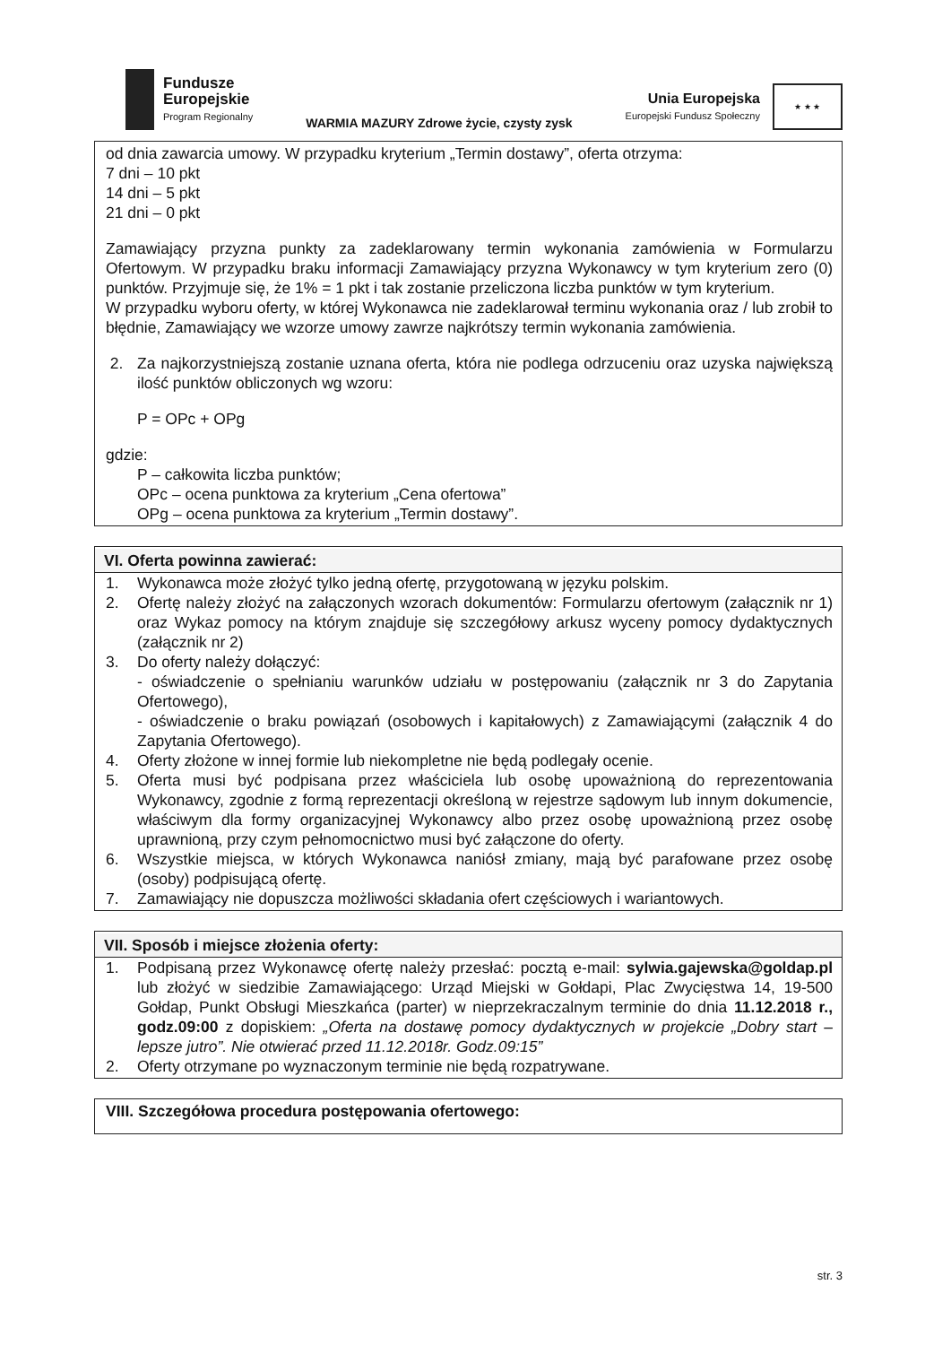Fundusze
Europejskie
Program Regionalny
WARMIA MAZURY Zdrowe życie, czysty zysk
Unia Europejska
Europejski Fundusz Społeczny
★ ★ ★
od dnia zawarcia umowy. W przypadku kryterium „Termin dostawy”, oferta otrzyma:
7 dni – 10 pkt
14 dni – 5 pkt
21 dni – 0 pkt
Zamawiający przyzna punkty za zadeklarowany termin wykonania zamówienia w Formularzu Ofertowym. W przypadku braku informacji Zamawiający przyzna Wykonawcy w tym kryterium zero (0) punktów. Przyjmuje się, że 1% = 1 pkt i tak zostanie przeliczona liczba punktów w tym kryterium.
W przypadku wyboru oferty, w której Wykonawca nie zadeklarował terminu wykonania oraz / lub zrobił to błędnie, Zamawiający we wzorze umowy zawrze najkrótszy termin wykonania zamówienia.
2. Za najkorzystniejszą zostanie uznana oferta, która nie podlega odrzuceniu oraz uzyska największą ilość punktów obliczonych wg wzoru:
P = OPc + OPg
gdzie:
P – całkowita liczba punktów;
OPc – ocena punktowa za kryterium „Cena ofertowa”
OPg – ocena punktowa za kryterium „Termin dostawy”.
VI. Oferta powinna zawierać:
1. Wykonawca może złożyć tylko jedną ofertę, przygotowaną w języku polskim.
2. Ofertę należy złożyć na załączonych wzorach dokumentów: Formularzu ofertowym (załącznik nr 1) oraz Wykaz pomocy na którym znajduje się szczegółowy arkusz wyceny pomocy dydaktycznych (załącznik nr 2)
3. Do oferty należy dołączyć:
- oświadczenie o spełnianiu warunków udziału w postępowaniu (załącznik nr 3 do Zapytania Ofertowego),
- oświadczenie o braku powiązań (osobowych i kapitałowych) z Zamawiającymi (załącznik 4 do Zapytania Ofertowego).
4. Oferty złożone w innej formie lub niekompletne nie będą podlegały ocenie.
5. Oferta musi być podpisana przez właściciela lub osobę upoważnioną do reprezentowania Wykonawcy, zgodnie z formą reprezentacji określoną w rejestrze sądowym lub innym dokumencie, właściwym dla formy organizacyjnej Wykonawcy albo przez osobę upoważnioną przez osobę uprawnioną, przy czym pełnomocnictwo musi być załączone do oferty.
6. Wszystkie miejsca, w których Wykonawca naniósł zmiany, mają być parafowane przez osobę (osoby) podpisującą ofertę.
7. Zamawiający nie dopuszcza możliwości składania ofert częściowych i wariantowych.
VII. Sposób i miejsce złożenia oferty:
1. Podpisaną przez Wykonawcę ofertę należy przesłać: pocztą e-mail: sylwia.gajewska@goldap.pl lub złożyć w siedzibie Zamawiającego: Urząd Miejski w Gołdapi, Plac Zwycięstwa 14, 19-500 Gołdap, Punkt Obsługi Mieszkańca (parter) w nieprzekraczalnym terminie do dnia 11.12.2018 r., godz.09:00 z dopiskiem: „Oferta na dostawę pomocy dydaktycznych w projekcie „Dobry start – lepsze jutro”. Nie otwierać przed 11.12.2018r. Godz.09:15”
2. Oferty otrzymane po wyznaczonym terminie nie będą rozpatrywane.
VIII. Szczegółowa procedura postępowania ofertowego:
str. 3